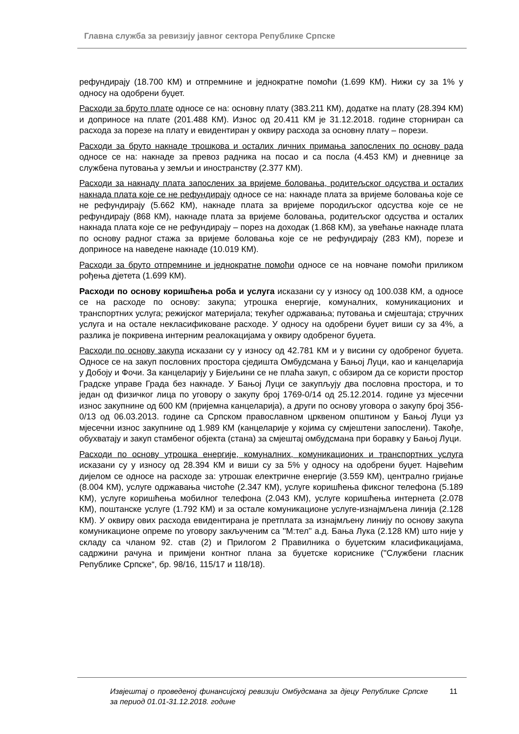Главна служба за ревизију јавног сектора Републике Српске
рефундирају (18.700 КМ) и отпремнине и једнократне помоћи (1.699 КМ). Нижи су за 1% у односу на одобрени буџет.
Расходи за бруто плате односе се на: основну плату (383.211 КМ), додатке на плату (28.394 КМ) и доприносе на плате (201.488 КМ). Износ од 20.411 КМ је 31.12.2018. године сторниран са расхода за порезе на плату и евидентиран у оквиру расхода за основну плату – порези.
Расходи за бруто накнаде трошкова и осталих личних примања запослених по основу рада односе се на: накнаде за превоз радника на посао и са посла (4.453 КМ) и дневнице за службена путовања у земљи и иностранству (2.377 КМ).
Расходи за накнаду плата запослених за вријеме боловања, родитељског одсуства и осталих накнада плата које се не рефундирају односе се на: накнаде плата за вријеме боловања које се не рефундирају (5.662 КМ), накнаде плата за вријеме породиљског одсуства које се не рефундирају (868 КМ), накнаде плата за вријеме боловања, родитељског одсуства и осталих накнада плата које се не рефундирају – порез на доходак (1.868 КМ), за увећање накнаде плата по основу радног стажа за вријеме боловања које се не рефундирају (283 КМ), порезе и доприносе на наведене накнаде (10.019 КМ).
Расходи за бруто отпремнине и једнократне помоћи односе се на новчане помоћи приликом рођења дјетета (1.699 КМ).
Расходи по основу коришћења роба и услуга исказани су у износу од 100.038 КМ, а односе се на расходе по основу: закупа; утрошка енергије, комуналних, комуникационих и транспортних услуга; режијског материјала; текућег одржавања; путовања и смјештаја; стручних услуга и на остале некласификоване расходе. У односу на одобрени буџет виши су за 4%, а разлика је покривена интерним реалокацијама у оквиру одобреног буџета.
Расходи по основу закупа исказани су у износу од 42.781 КМ и у висини су одобреног буџета. Односе се на закуп пословних простора сједишта Омбудсмана у Бањој Луци, као и канцеларија у Добоју и Фочи. За канцеларију у Бијељини се не плаћа закуп, с обзиром да се користи простор Градске управе Града без накнаде. У Бањој Луци се закупљују два пословна простора, и то један од физичког лица по уговору о закупу број 1769-0/14 од 25.12.2014. године уз мјесечни износ закупнине од 600 КМ (пријемна канцеларија), а други по основу уговора о закупу број 356-0/13 од 06.03.2013. године са Српском православном црквеном општином у Бањој Луци уз мјесечни износ закупнине од 1.989 КМ (канцеларије у којима су смјештени запослени). Такође, обухватају и закуп стамбеног објекта (стана) за смјештај омбудсмана при боравку у Бањој Луци.
Расходи по основу утрошка енергије, комуналних, комуникационих и транспортних услуга исказани су у износу од 28.394 КМ и виши су за 5% у односу на одобрени буџет. Највећим дијелом се односе на расходе за: утрошак електричне енергије (3.559 КМ), централно гријање (8.004 КМ), услуге одржавања чистоће (2.347 КМ), услуге коришћења фиксног телефона (5.189 КМ), услуге коришћења мобилног телефона (2.043 КМ), услуге коришћења интернета (2.078 КМ), поштанске услуге (1.792 КМ) и за остале комуникационе услуге-изнајмљена линија (2.128 КМ). У оквиру ових расхода евидентирана је претплата за изнајмљену линију по основу закупа комуникационе опреме по уговору закљученим са ''М:тел'' а.д. Бања Лука (2.128 КМ) што није у складу са чланом 92. став (2) и Прилогом 2 Правилника о буџетским класификацијама, садржини рачуна и примјени контног плана за буџетске кориснике (''Службени гласник Републике Српске“, бр. 98/16, 115/17 и 118/18).
Извјештај о проведеној финансијској ревизији Омбудсмана за дјецу Републике Српске за период 01.01-31.12.2018. године 11